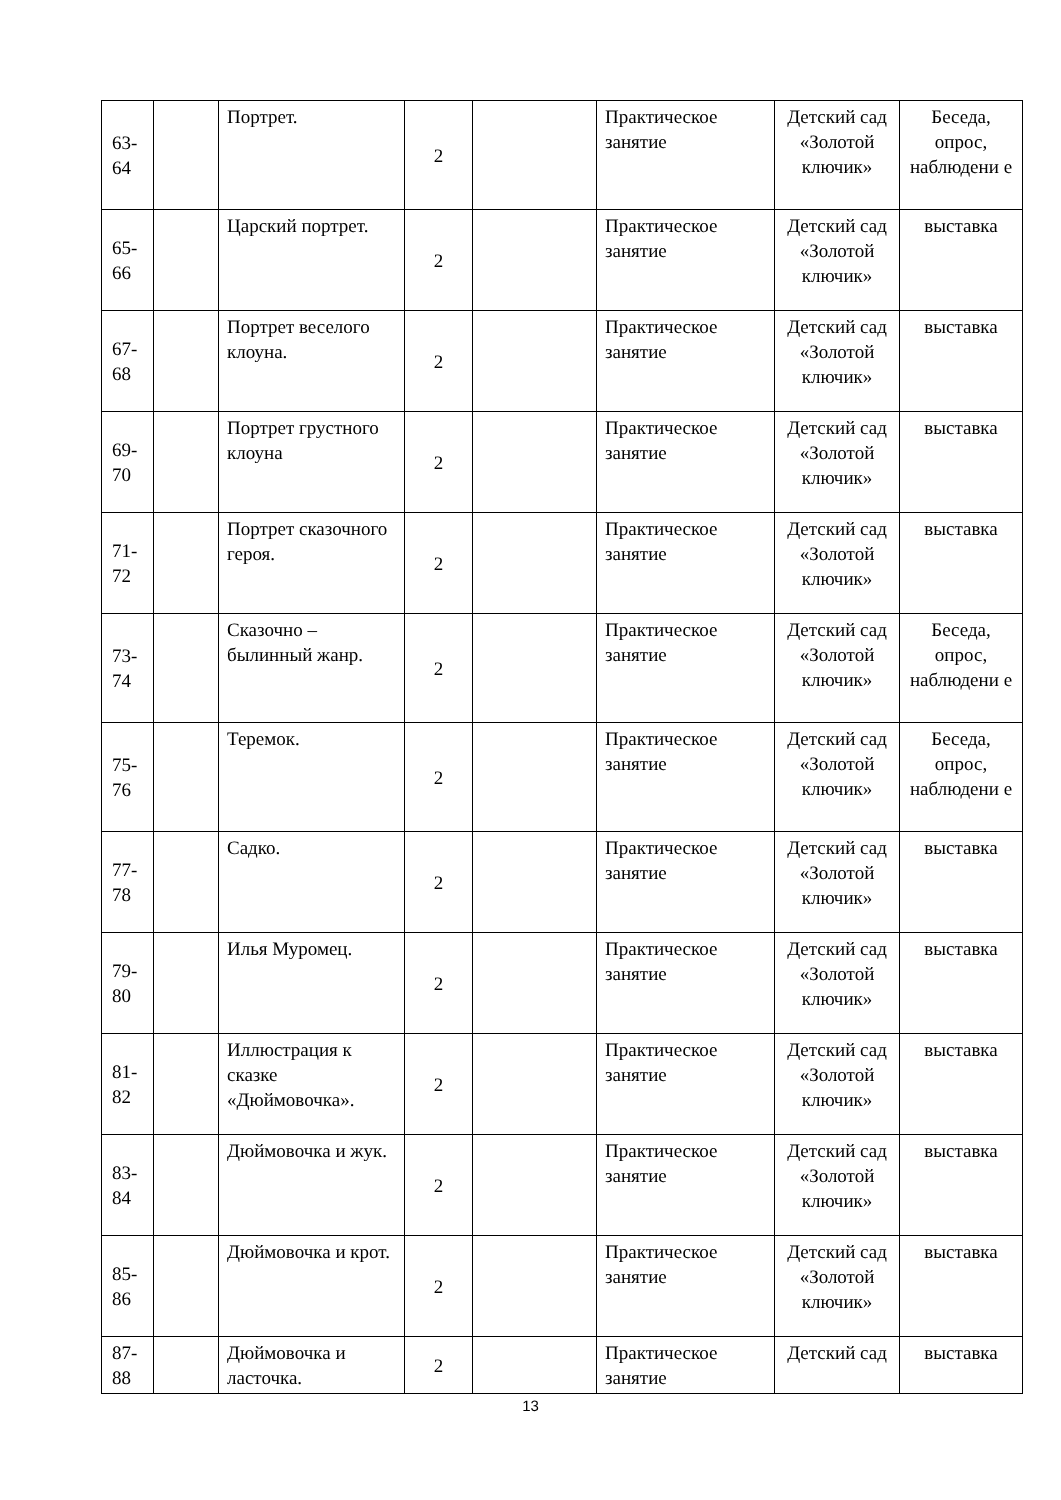| 63- 64 | | Портрет. | 2 | | Практическое занятие | Детский сад «Золотой ключик» | Беседа, опрос, наблюдени е |
| 65- 66 | | Царский портрет. | 2 | | Практическое занятие | Детский сад «Золотой ключик» | выставка |
| 67- 68 | | Портрет веселого клоуна. | 2 | | Практическое занятие | Детский сад «Золотой ключик» | выставка |
| 69- 70 | | Портрет грустного клоуна | 2 | | Практическое занятие | Детский сад «Золотой ключик» | выставка |
| 71- 72 | | Портрет сказочного героя. | 2 | | Практическое занятие | Детский сад «Золотой ключик» | выставка |
| 73- 74 | | Сказочно – былинный жанр. | 2 | | Практическое занятие | Детский сад «Золотой ключик» | Беседа, опрос, наблюдени е |
| 75- 76 | | Теремок. | 2 | | Практическое занятие | Детский сад «Золотой ключик» | Беседа, опрос, наблюдени е |
| 77- 78 | | Садко. | 2 | | Практическое занятие | Детский сад «Золотой ключик» | выставка |
| 79- 80 | | Илья Муромец. | 2 | | Практическое занятие | Детский сад «Золотой ключик» | выставка |
| 81- 82 | | Иллюстрация к сказке «Дюймовочка». | 2 | | Практическое занятие | Детский сад «Золотой ключик» | выставка |
| 83- 84 | | Дюймовочка и жук. | 2 | | Практическое занятие | Детский сад «Золотой ключик» | выставка |
| 85- 86 | | Дюймовочка и крот. | 2 | | Практическое занятие | Детский сад «Золотой ключик» | выставка |
| 87- 88 | | Дюймовочка и ласточка. | 2 | | Практическое занятие | Детский сад | выставка |
13